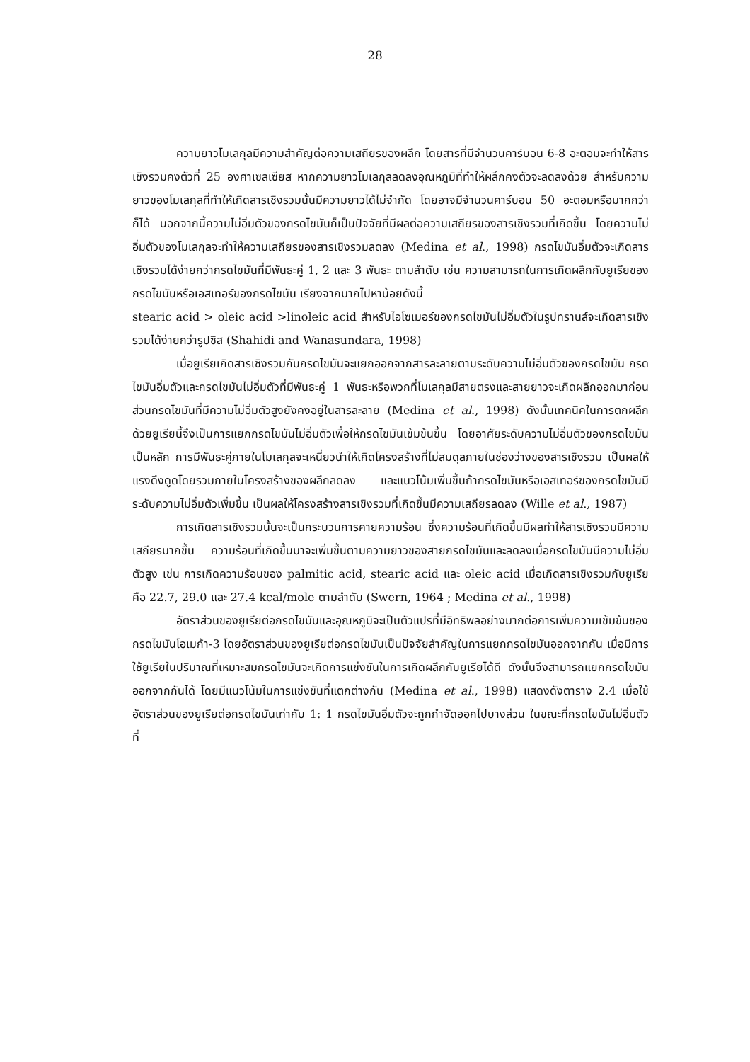28
ความยาวโมเลกุลมีความสำคัญต่อความเสถียรของผลึก โดยสารที่มีจำนวนคาร์บอน 6-8 อะตอมจะทำให้สารเชิงรวมคงตัวที่ 25 องศาเซลเซียส หากความยาวโมเลกุลลดลงอุณหภูมิที่ทำให้ผลึกคงตัวจะลดลงด้วย สำหรับความยาวของโมเลกุลที่ทำให้เกิดสารเชิงรวมนั้นมีความยาวได้ไม่จำกัด โดยอาจมีจำนวนคาร์บอน 50 อะตอมหรือมากกว่าก็ได้ นอกจากนี้ความไม่อิ่มตัวของกรดไขมันก็เป็นปัจจัยที่มีผลต่อความเสถียรของสารเชิงรวมที่เกิดขึ้น โดยความไม่อิ่มตัวของโมเลกุลจะทำให้ความเสถียรของสารเชิงรวมลดลง (Medina et al., 1998) กรดไขมันอิ่มตัวจะเกิดสารเชิงรวมได้ง่ายกว่ากรดไขมันที่มีพันธะคู่ 1, 2 และ 3 พันธะ ตามลำดับ เช่น ความสามารถในการเกิดผลึกกับยูเรียของกรดไขมันหรือเอสเทอร์ของกรดไขมัน เรียงจากมากไปหาน้อยดังนี้
stearic acid > oleic acid >linoleic acid สำหรับไอโซเมอร์ของกรดไขมันไม่อิ่มตัวในรูปทรานส์จะเกิดสารเชิงรวมได้ง่ายกว่ารูปซิส (Shahidi and Wanasundara, 1998)
เมื่อยูเรียเกิดสารเชิงรวมกับกรดไขมันจะแยกออกจากสารละลายตามระดับความไม่อิ่มตัวของกรดไขมัน กรดไขมันอิ่มตัวและกรดไขมันไม่อิ่มตัวที่มีพันธะคู่ 1 พันธะหรือพวกที่โมเลกุลมีสายตรงและสายยาวจะเกิดผลึกออกมาก่อน ส่วนกรดไขมันที่มีความไม่อิ่มตัวสูงยังคงอยู่ในสารละลาย (Medina et al., 1998) ดังนั้นเทคนิคในการตกผลึกด้วยยูเรียนี้จึงเป็นการแยกกรดไขมันไม่อิ่มตัวเพื่อให้กรดไขมันเข้มข้นขึ้น โดยอาศัยระดับความไม่อิ่มตัวของกรดไขมันเป็นหลัก การมีพันธะคู่ภายในโมเลกุลจะเหนี่ยวนำให้เกิดโครงสร้างที่ไม่สมดุลภายในช่องว่างของสารเชิงรวม เป็นผลให้แรงดึงดูดโดยรวมภายในโครงสร้างของผลึกลดลง และแนวโน้มเพิ่มขึ้นถ้ากรดไขมันหรือเอสเทอร์ของกรดไขมันมีระดับความไม่อิ่มตัวเพิ่มขึ้น เป็นผลให้โครงสร้างสารเชิงรวมที่เกิดขึ้นมีความเสถียรลดลง (Wille et al., 1987)
การเกิดสารเชิงรวมนั้นจะเป็นกระบวนการคายความร้อน ซึ่งความร้อนที่เกิดขึ้นมีผลทำให้สารเชิงรวมมีความเสถียรมากขึ้น ความร้อนที่เกิดขึ้นมาจะเพิ่มขึ้นตามความยาวของสายกรดไขมันและลดลงเมื่อกรดไขมันมีความไม่อิ่มตัวสูง เช่น การเกิดความร้อนของ palmitic acid, stearic acid และ oleic acid เมื่อเกิดสารเชิงรวมกับยูเรีย คือ 22.7, 29.0 และ 27.4 kcal/mole ตามลำดับ (Swern, 1964 ; Medina et al., 1998)
อัตราส่วนของยูเรียต่อกรดไขมันและอุณหภูมิจะเป็นตัวแปรที่มีอิทธิพลอย่างมากต่อการเพิ่มความเข้มข้นของกรดไขมันโอเมก้า-3 โดยอัตราส่วนของยูเรียต่อกรดไขมันเป็นปัจจัยสำคัญในการแยกกรดไขมันออกจากกัน เมื่อมีการใช้ยูเรียในปริมาณที่เหมาะสมกรดไขมันจะเกิดการแข่งขันในการเกิดผลึกกับยูเรียได้ดี ดังนั้นจึงสามารถแยกกรดไขมันออกจากกันได้ โดยมีแนวโน้มในการแข่งขันที่แตกต่างกัน (Medina et al., 1998) แสดงดังตาราง 2.4 เมื่อใช้อัตราส่วนของยูเรียต่อกรดไขมันเท่ากับ 1: 1 กรดไขมันอิ่มตัวจะถูกกำจัดออกไปบางส่วน ในขณะที่กรดไขมันไม่อิ่มตัวที่